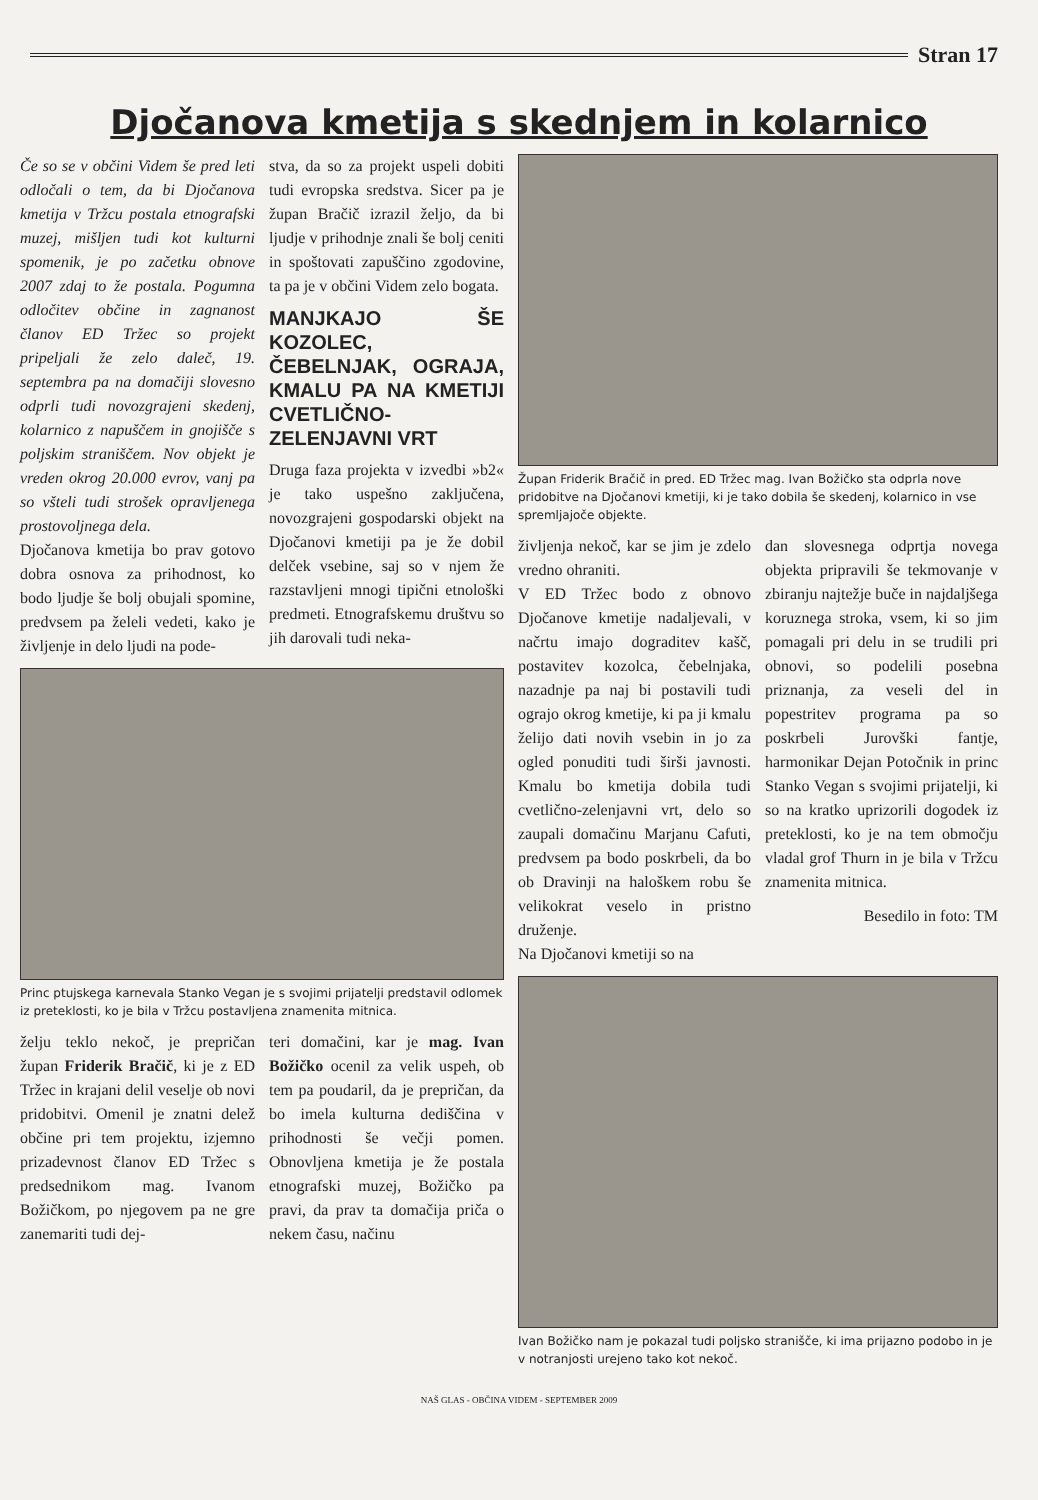Stran 17
Djočanova kmetija s skednjem in kolarnico
Če so se v občini Videm še pred leti odločali o tem, da bi Djočanova kmetija v Tržcu postala etnografski muzej, mišljen tudi kot kulturni spomenik, je po začetku obnove 2007 zdaj to že postala. Pogumna odločitev občine in zagnanost članov ED Tržec so projekt pripeljali že zelo daleč, 19. septembra pa na domačiji slovesno odprli tudi novozgrajeni skedenj, kolarnico z napuščem in gnojišče s poljskim straniščem. Nov objekt je vreden okrog 20.000 evrov, vanj pa so všteli tudi strošek opravljenega prostovoljnega dela.
Djočanova kmetija bo prav gotovo dobra osnova za prihodnost, ko bodo ljudje še bolj obujali spomine, predvsem pa želeli vedeti, kako je življenje in delo ljudi na pode-
stva, da so za projekt uspeli dobiti tudi evropska sredstva. Sicer pa je župan Bračič izrazil željo, da bi ljudje v prihodnje znali še bolj ceniti in spoštovati zapuščino zgodovine, ta pa je v občini Videm zelo bogata.
MANJKAJO ŠE KOZOLEC, ČEBELNJAK, OGRAJA, KMALU PA NA KMETIJI CVETLIČNO-ZELENJAVNI VRT
Druga faza projekta v izvedbi »b2« je tako uspešno zaključena, novozgrajeni gospodarski objekt na Djočanovi kmetiji pa je že dobil delček vsebine, saj so v njem že razstavljeni mnogi tipični etnološki predmeti. Etnografskemu društvu so jih darovali tudi neka-
Princ ptujskega karnevala Stanko Vegan je s svojimi prijatelji predstavil odlomek iz preteklosti, ko je bila v Tržcu postavljena znamenita mitnica.
želju teklo nekoč, je prepričan župan Friderik Bračič, ki je z ED Tržec in krajani delil veselje ob novi pridobitvi. Omenil je znatni delež občine pri tem projektu, izjemno prizadevnost članov ED Tržec s predsednikom mag. Ivanom Božičkom, po njegovem pa ne gre zanemariti tudi dej-
teri domačini, kar je mag. Ivan Božičko ocenil za velik uspeh, ob tem pa poudaril, da je prepričan, da bo imela kulturna dediščina v prihodnosti še večji pomen. Obnovljena kmetija je že postala etnografski muzej, Božičko pa pravi, da prav ta domačija priča o nekem času, načinu
Župan Friderik Bračič in pred. ED Tržec mag. Ivan Božičko sta odprla nove pridobitve na Djočanovi kmetiji, ki je tako dobila še skedenj, kolarnico in vse spremljajoče objekte.
življenja nekoč, kar se jim je zdelo vredno ohraniti.
V ED Tržec bodo z obnovo Djočanove kmetije nadaljevali, v načrtu imajo dograditev kašč, postavitev kozolca, čebelnjaka, nazadnje pa naj bi postavili tudi ograjo okrog kmetije, ki pa ji kmalu želijo dati novih vsebin in jo za ogled ponuditi tudi širši javnosti. Kmalu bo kmetija dobila tudi cvetlično-zelenjavni vrt, delo so zaupali domačinu Marjanu Cafuti, predvsem pa bodo poskrbeli, da bo ob Dravinji na haloškem robu še velikokrat veselo in pristno druženje.
Na Djočanovi kmetiji so na
dan slovesnega odprtja novega objekta pripravili še tekmovanje v zbiranju najtežje buče in najdaljšega koruznega stroka, vsem, ki so jim pomagali pri delu in se trudili pri obnovi, so podelili posebna priznanja, za veseli del in popestritev programa pa so poskrbeli Jurovški fantje, harmonikar Dejan Potočnik in princ Stanko Vegan s svojimi prijatelji, ki so na kratko uprizorili dogodek iz preteklosti, ko je na tem območju vladal grof Thurn in je bila v Tržcu znamenita mitnica.
Besedilo in foto: TM
Ivan Božičko nam je pokazal tudi poljsko stranišče, ki ima prijazno podobo in je v notranjosti urejeno tako kot nekoč.
NAŠ GLAS - OBČINA VIDEM - SEPTEMBER 2009